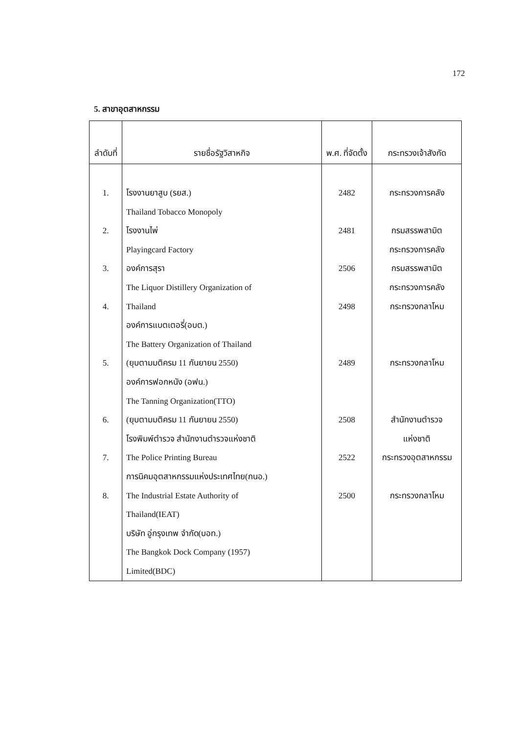172
5. สาขาอุตสาหกรรม
| ลำดับที่ | รายชื่อรัฐวิสาหกิจ | พ.ศ. ที่จัดตั้ง | กระทรวงเจ้าสังกัด |
| --- | --- | --- | --- |
| 1. 2. 3. 4. 5. 6. 7. 8. | โรงงานยาสูบ (รยส.) Thailand Tobacco Monopoly โรงงานไพ่ Playingcard Factory องค์การสุรา The Liquor Distillery Organization of Thailand องค์การแบตเตอรี่(อบต.) The Battery Organization of Thailand (ยุบตามมติครม 11 กันยายน 2550) องค์การฟอกหนัง (อฟน.) The Tanning Organization(TTO) (ยุบตามมติครม 11 กันยายน 2550) โรงพิมพ์ตำรวจ สำนักงานตำรวจแห่งชาติ The Police Printing Bureau การนิคมอุตสาหกรรมแห่งประเทศไทย(กนอ.) The Industrial Estate Authority of Thailand(IEAT) บริษัท อู่กรุงเทพ จำกัด(บอท.) The Bangkok Dock Company (1957) Limited(BDC) | 2482 2481 2506 2498 2489 2508 2522 2500 | กระทรวงการคลัง กรมสรรพสามิต กระทรวงการคลัง กรมสรรพสามิต กระทรวงการคลัง กระทรวงกลาโหม กระทรวงกลาโหม สำนักงานตำรวจ แห่งชาติ กระทรวงอุตสาหกรรม กระทรวงกลาโหม |